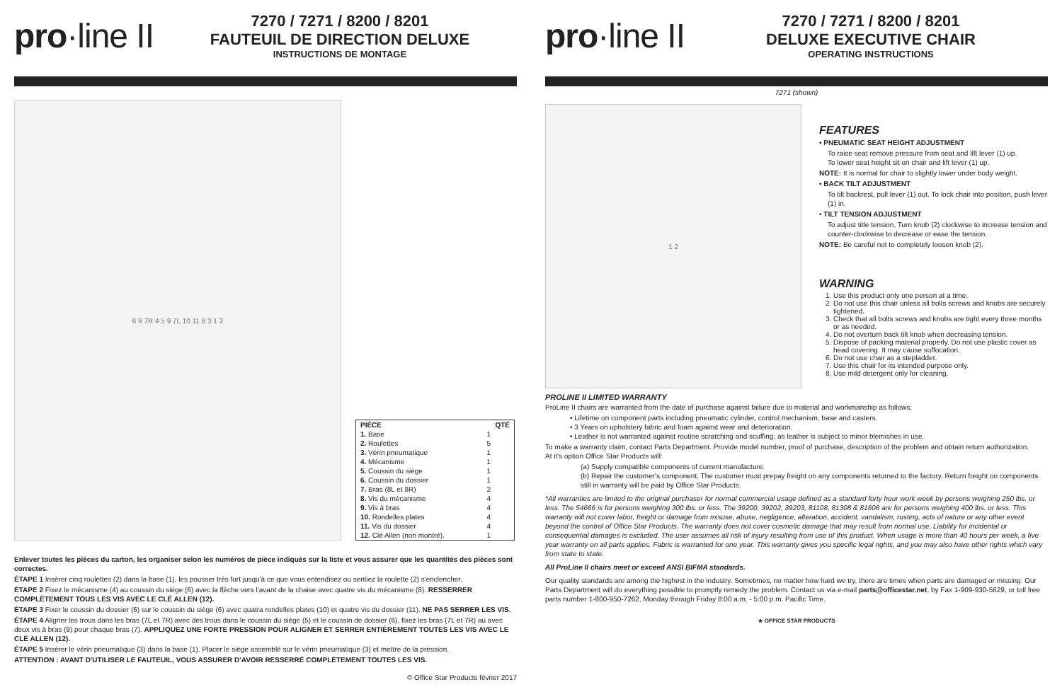pro·line II
7270 / 7271 / 8200 / 8201
FAUTEUIL DE DIRECTION DELUXE
INSTRUCTIONS DE MONTAGE
6 9 7R 4 5 9 7L 10 11 8 3 1 2
| PIÈCE | QTÉ |
| --- | --- |
| 1. Base | 1 |
| 2. Roulettes | 5 |
| 3. Vérin pneumatique | 1 |
| 4. Mécanisme | 1 |
| 5. Coussin du siège | 1 |
| 6. Coussin du dossier | 1 |
| 7. Bras (8L et 8R) | 2 |
| 8. Vis du mécanisme | 4 |
| 9. Vis à bras | 4 |
| 10. Rondelles plates | 4 |
| 11. Vis du dossier | 4 |
| 12. Clé Allen (non montré). | 1 |
Enlever toutes les pièces du carton, les organiser selon les numéros de pièce indiqués sur la liste et vous assurer que les quantités des pièces sont correctes.
ÉTAPE 1 Insérer cinq roulettes (2) dans la base (1), les pousser très fort jusqu'à ce que vous entendisez ou sentiez la roulette (2) s'enclencher.
ÉTAPE 2 Fixez le mécanisme (4) au coussin du siège (6) avec la flèche vers l'avant de la chaise avec quatre vis du mécanisme (8). RESSERRER COMPLÈTEMENT TOUS LES VIS AVEC LE CLÉ ALLEN (12).
ÉTAPE 3 Fixer le coussin du dossier (6) sur le coussin du siège (6) avec quatra rondelles plates (10) et quatre vis du dossier (11). NE PAS SERRER LES VIS.
ÉTAPE 4 Aligner les trous dans les bras (7L et 7R) avec des trous dans le coussin du siège (5) et le coussin de dossier (6), fixez les bras (7L et 7R) au avec deux vis à bras (9) pour chaque bras (7). APPLIQUEZ UNE FORTE PRESSION POUR ALIGNER ET SERRER ENTIÈREMENT TOUTES LES VIS AVEC LE CLÉ ALLEN (12).
ÉTAPE 5 Insérer le vérin pneumatique (3) dans la base (1). Placer le siège assemblé sur le vérin pneumatique (3) et mettre de la pression.
ATTENTION : AVANT D'UTILISER LE FAUTEUIL, VOUS ASSURER D'AVOIR RESSERRÉ COMPLÈTEMENT TOUTES LES VIS.
© Office Star Products février 2017
pro·line II
7270 / 7271 / 8200 / 8201
DELUXE EXECUTIVE CHAIR
OPERATING INSTRUCTIONS
7271 (shown)
1 2
FEATURES
• PNEUMATIC SEAT HEIGHT ADJUSTMENT
To raise seat remove pressure from seat and lift lever (1) up.
To lower seat height sit on chair and lift lever (1) up.
NOTE: It is normal for chair to slightly lower under body weight.
• BACK TILT ADJUSTMENT
To tilt backrest, pull lever (1) out. To lock chair into position, push lever (1) in.
• TILT TENSION ADJUSTMENT
To adjust title tension, Turn knob (2) clockwise to increase tension and counter-clockwise to decrease or ease the tension.
NOTE: Be careful not to completely loosen knob (2).
WARNING
1. Use this product only one person at a time.
2. Do not use this chair unless all bolts screws and knobs are securely tightened.
3. Check that all bolts screws and knobs are tight every three months or as needed.
4. Do not overturn back tilt knob when decreasing tension.
5. Dispose of packing material properly. Do not use plastic cover as head covering. It may cause suffocation.
6. Do not use chair as a stepladder.
7. Use this chair for its intended purpose only.
8. Use mild detergent only for cleaning.
PROLINE II LIMITED WARRANTY
ProLine II chairs are warranted from the date of purchase against failure due to material and workmanship as follows:
• Lifetime on component parts including pneumatic cylinder, control mechanism, base and casters.
• 3 Years on upholstery fabric and foam against wear and deterioration.
• Leather is not warranted against routine scratching and scuffing, as leather is subject to minor blemishes in use.
To make a warranty claim, contact Parts Department. Provide model number, proof of purchase, description of the problem and obtain return authorization.
At it's option Office Star Products will:
(a) Supply compatible components of current manufacture.
(b) Repair the customer's component. The customer must prepay freight on any components returned to the factory. Return freight on components still in warranty will be paid by Office Star Products.
*All warranties are limited to the original purchaser for normal commercial usage defined as a standard forty hour work week by persons weighing 250 lbs. or less. The 54666 is for persons weighing 300 lbs. or less. The 39200, 39202, 39203, 81108, 81308 & 81608 are for persons weighing 400 lbs. or less. This warranty will not cover labor, freight or damage from misuse, abuse, negligence, alteration, accident, vandalism, rusting, acts of nature or any other event beyond the control of Office Star Products. The warranty does not cover cosmetic damage that may result from normal use. Liability for incidental or consequential damages is excluded. The user assumes all risk of injury resulting from use of this product. When usage is more than 40 hours per week, a five year warranty on all parts applies. Fabric is warranted for one year. This warranty gives you specific legal rights, and you may also have other rights which vary from state to state.
All ProLine II chairs meet or exceed ANSI BIFMA standards.
Our quality standards are among the highest in the industry. Sometimes, no matter how hard we try, there are times when parts are damaged or missing. Our Parts Department will do everything possible to promptly remedy the problem. Contact us via e-mail parts@officestar.net, by Fax 1-909-930-5629, or toll free parts number 1-800-950-7262, Monday through Friday 8:00 a.m. - 5:00 p.m. Pacific Time.
★ OFFICE STAR PRODUCTS